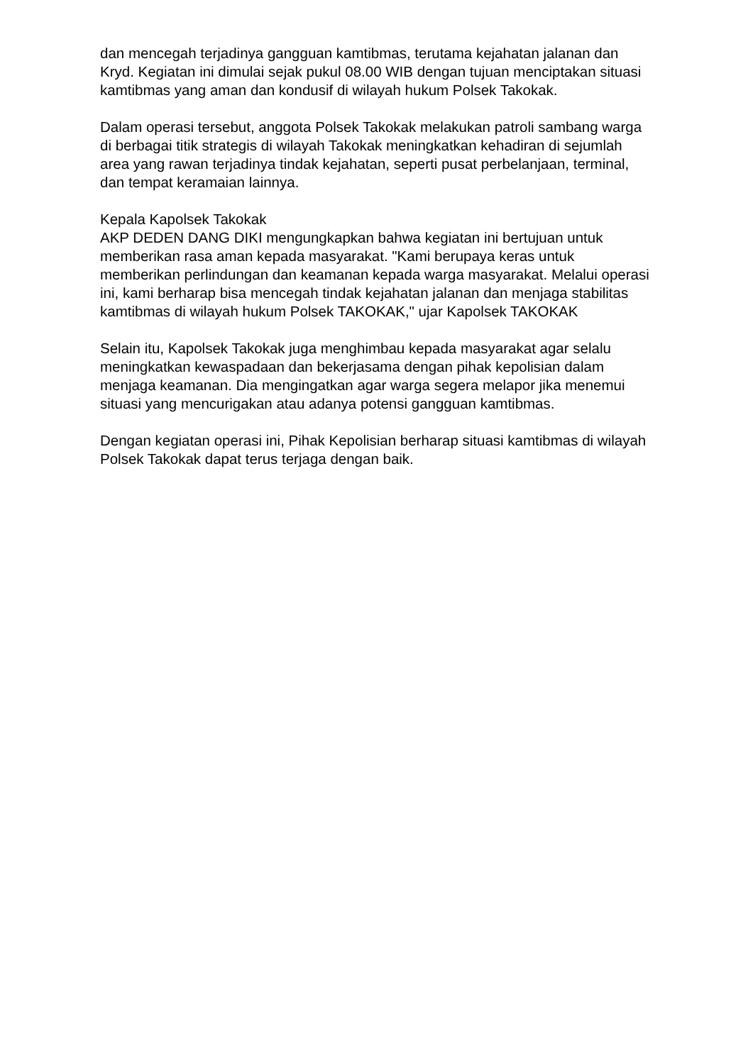dan mencegah terjadinya gangguan kamtibmas, terutama kejahatan jalanan dan Kryd. Kegiatan ini dimulai sejak pukul 08.00 WIB dengan tujuan menciptakan situasi kamtibmas yang aman dan kondusif di wilayah hukum Polsek Takokak.
Dalam operasi tersebut, anggota Polsek Takokak melakukan patroli sambang warga di berbagai titik strategis di wilayah Takokak meningkatkan kehadiran di sejumlah area yang rawan terjadinya tindak kejahatan, seperti pusat perbelanjaan, terminal, dan tempat keramaian lainnya.
Kepala Kapolsek Takokak
AKP DEDEN DANG DIKI mengungkapkan bahwa kegiatan ini bertujuan untuk memberikan rasa aman kepada masyarakat. "Kami berupaya keras untuk memberikan perlindungan dan keamanan kepada warga masyarakat. Melalui operasi ini, kami berharap bisa mencegah tindak kejahatan jalanan dan menjaga stabilitas kamtibmas di wilayah hukum Polsek TAKOKAK," ujar Kapolsek TAKOKAK
Selain itu, Kapolsek Takokak juga menghimbau kepada masyarakat agar selalu meningkatkan kewaspadaan dan bekerjasama dengan pihak kepolisian dalam menjaga keamanan. Dia mengingatkan agar warga segera melapor jika menemui situasi yang mencurigakan atau adanya potensi gangguan kamtibmas.
Dengan kegiatan operasi ini, Pihak Kepolisian berharap situasi kamtibmas di wilayah Polsek Takokak dapat terus terjaga dengan baik.